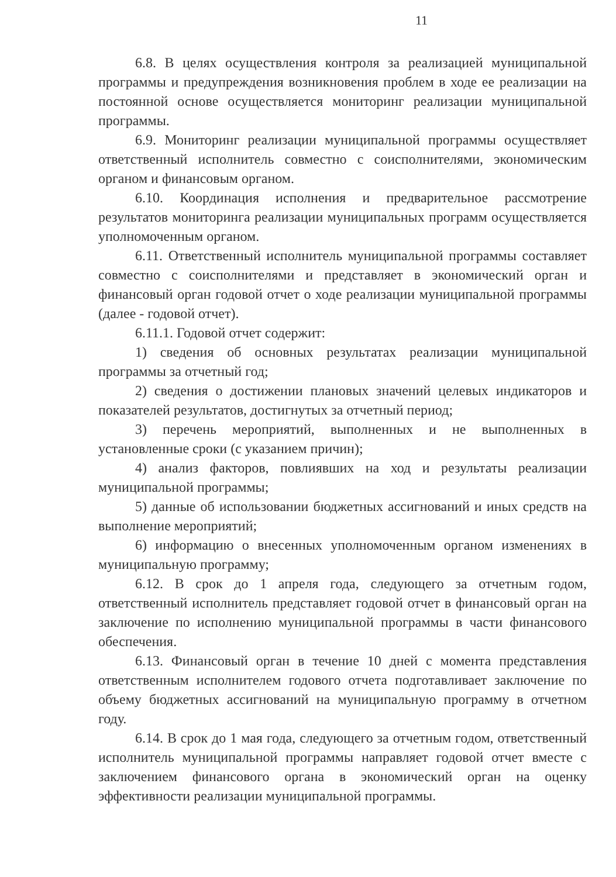11
6.8. В целях осуществления контроля за реализацией муниципальной программы и предупреждения возникновения проблем в ходе ее реализации на постоянной основе осуществляется мониторинг реализации муниципальной программы.
6.9. Мониторинг реализации муниципальной программы осуществляет ответственный исполнитель совместно с соисполнителями, экономическим органом и финансовым органом.
6.10. Координация исполнения и предварительное рассмотрение результатов мониторинга реализации муниципальных программ осуществляется уполномоченным органом.
6.11. Ответственный исполнитель муниципальной программы составляет совместно с соисполнителями и представляет в экономический орган и финансовый орган годовой отчет о ходе реализации муниципальной программы (далее - годовой отчет).
6.11.1. Годовой отчет содержит:
1) сведения об основных результатах реализации муниципальной программы за отчетный год;
2) сведения о достижении плановых значений целевых индикаторов и показателей результатов, достигнутых за отчетный период;
3) перечень мероприятий, выполненных и не выполненных в установленные сроки (с указанием причин);
4) анализ факторов, повлиявших на ход и результаты реализации муниципальной программы;
5) данные об использовании бюджетных ассигнований и иных средств на выполнение мероприятий;
6) информацию о внесенных уполномоченным органом изменениях в муниципальную программу;
6.12. В срок до 1 апреля года, следующего за отчетным годом, ответственный исполнитель представляет годовой отчет в финансовый орган на заключение по исполнению муниципальной программы в части финансового обеспечения.
6.13. Финансовый орган в течение 10 дней с момента представления ответственным исполнителем годового отчета подготавливает заключение по объему бюджетных ассигнований на муниципальную программу в отчетном году.
6.14. В срок до 1 мая года, следующего за отчетным годом, ответственный исполнитель муниципальной программы направляет годовой отчет вместе с заключением финансового органа в экономический орган на оценку эффективности реализации муниципальной программы.